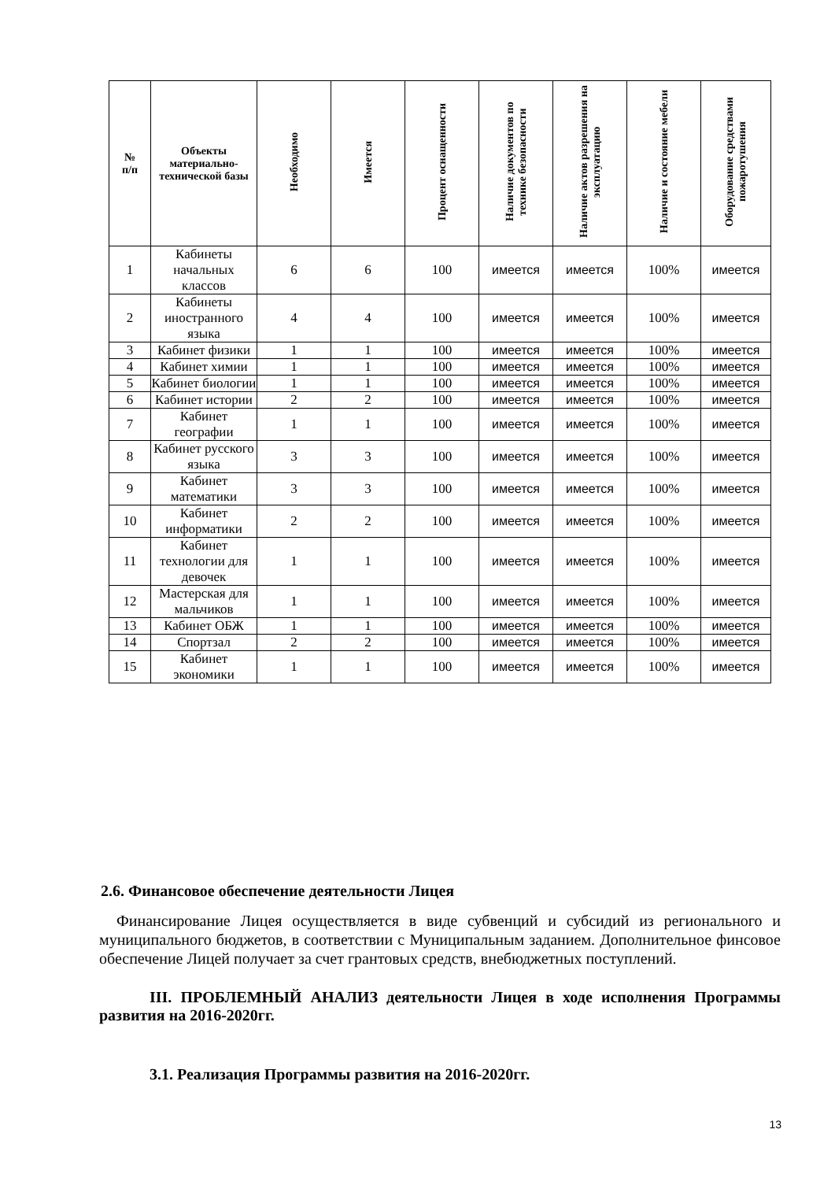| № п/п | Объекты материально-технической базы | Необходимо | Имеется | Процент оснащенности | Наличие документов по технике безопасности | Наличие актов разрешения на эксплуатацию | Наличие и состояние мебели | Оборудование средствами пожаротушения |
| --- | --- | --- | --- | --- | --- | --- | --- | --- |
| 1 | Кабинеты начальных классов | 6 | 6 | 100 | имеется | имеется | 100% | имеется |
| 2 | Кабинеты иностранного языка | 4 | 4 | 100 | имеется | имеется | 100% | имеется |
| 3 | Кабинет физики | 1 | 1 | 100 | имеется | имеется | 100% | имеется |
| 4 | Кабинет химии | 1 | 1 | 100 | имеется | имеется | 100% | имеется |
| 5 | Кабинет биологии | 1 | 1 | 100 | имеется | имеется | 100% | имеется |
| 6 | Кабинет истории | 2 | 2 | 100 | имеется | имеется | 100% | имеется |
| 7 | Кабинет географии | 1 | 1 | 100 | имеется | имеется | 100% | имеется |
| 8 | Кабинет русского языка | 3 | 3 | 100 | имеется | имеется | 100% | имеется |
| 9 | Кабинет математики | 3 | 3 | 100 | имеется | имеется | 100% | имеется |
| 10 | Кабинет информатики | 2 | 2 | 100 | имеется | имеется | 100% | имеется |
| 11 | Кабинет технологии для девочек | 1 | 1 | 100 | имеется | имеется | 100% | имеется |
| 12 | Мастерская для мальчиков | 1 | 1 | 100 | имеется | имеется | 100% | имеется |
| 13 | Кабинет ОБЖ | 1 | 1 | 100 | имеется | имеется | 100% | имеется |
| 14 | Спортзал | 2 | 2 | 100 | имеется | имеется | 100% | имеется |
| 15 | Кабинет экономики | 1 | 1 | 100 | имеется | имеется | 100% | имеется |
2.6. Финансовое обеспечение деятельности Лицея
Финансирование Лицея осуществляется в виде субвенций и субсидий из регионального и муниципального бюджетов, в соответствии с Муниципальным заданием. Дополнительное финсовое обеспечение Лицей получает за счет грантовых средств, внебюджетных поступлений.
III. ПРОБЛЕМНЫЙ АНАЛИЗ деятельности Лицея в ходе исполнения Программы развития на 2016-2020гг.
3.1. Реализация Программы развития на 2016-2020гг.
13